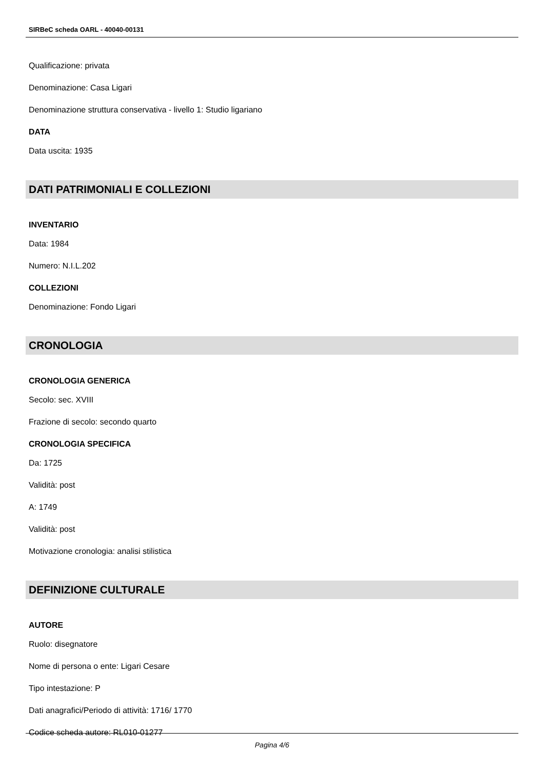SIRBeC scheda OARL - 40040-00131
Qualificazione: privata
Denominazione: Casa Ligari
Denominazione struttura conservativa - livello 1: Studio ligariano
DATA
Data uscita: 1935
DATI PATRIMONIALI E COLLEZIONI
INVENTARIO
Data: 1984
Numero: N.I.L.202
COLLEZIONI
Denominazione: Fondo Ligari
CRONOLOGIA
CRONOLOGIA GENERICA
Secolo: sec. XVIII
Frazione di secolo: secondo quarto
CRONOLOGIA SPECIFICA
Da: 1725
Validità: post
A: 1749
Validità: post
Motivazione cronologia: analisi stilistica
DEFINIZIONE CULTURALE
AUTORE
Ruolo: disegnatore
Nome di persona o ente: Ligari Cesare
Tipo intestazione: P
Dati anagrafici/Periodo di attività: 1716/ 1770
Codice scheda autore: RL010-01277
Pagina 4/6